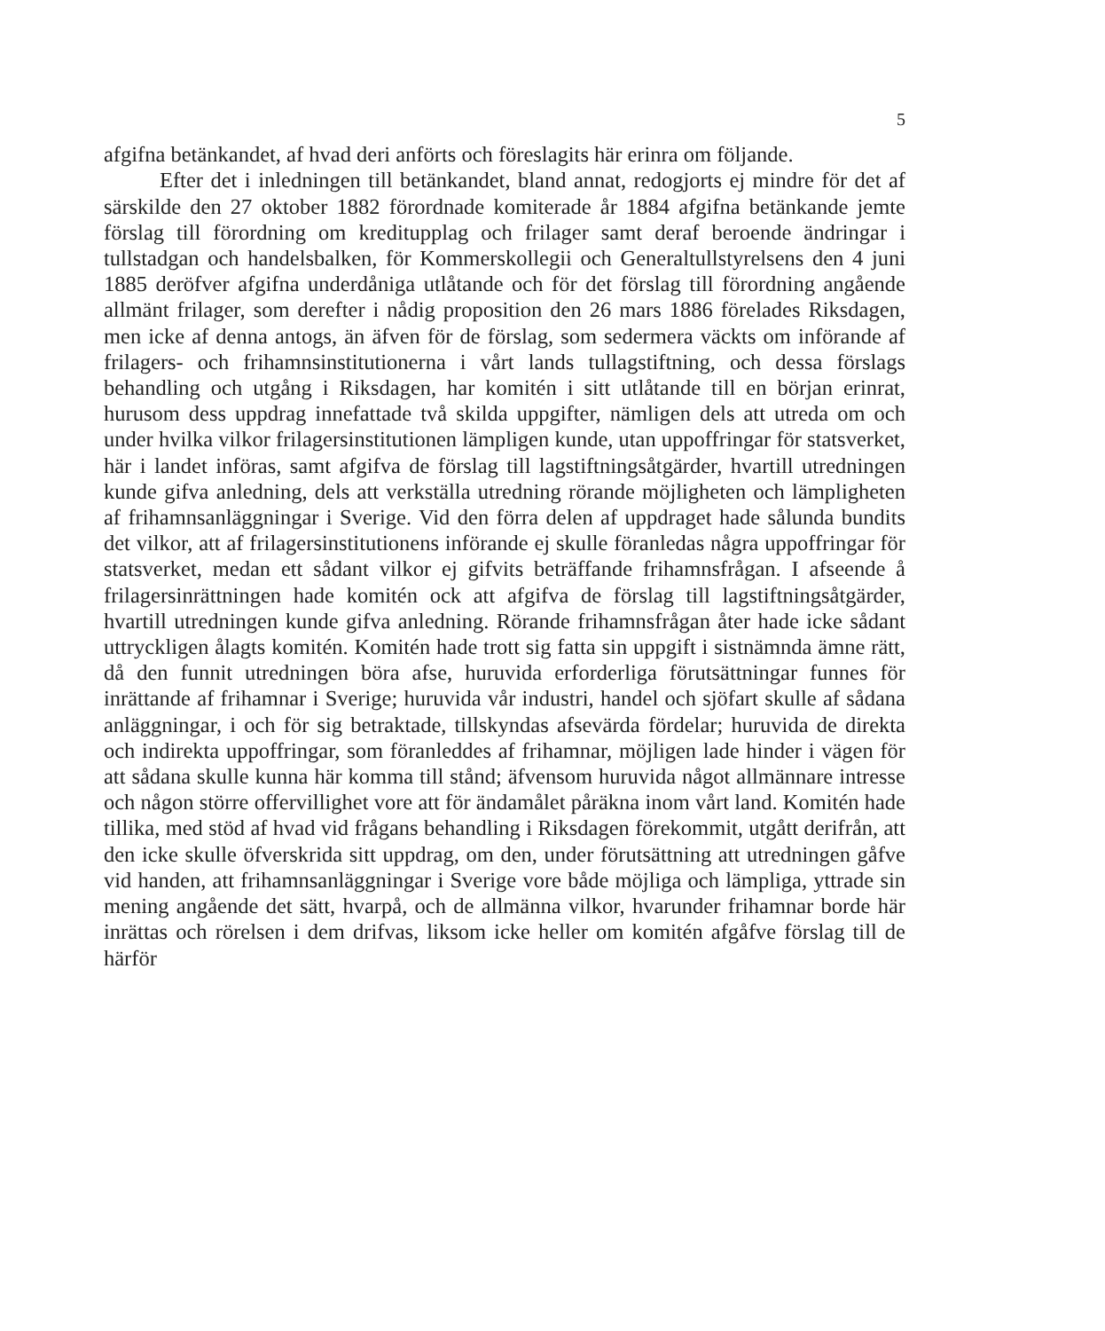5
afgifna betänkandet, af hvad deri anförts och föreslagits här erinra om följande.
Efter det i inledningen till betänkandet, bland annat, redogjorts ej mindre för det af särskilde den 27 oktober 1882 förordnade komiterade år 1884 afgifna betänkande jemte förslag till förordning om kreditupplag och frilager samt deraf beroende ändringar i tullstadgan och handelsbalken, för Kommerskollegii och Generaltullstyrelsens den 4 juni 1885 deröfver afgifna underdåniga utlåtande och för det förslag till förordning angående allmänt frilager, som derefter i nådig proposition den 26 mars 1886 förelades Riksdagen, men icke af denna antogs, än äfven för de förslag, som sedermera väckts om införande af frilagers- och frihamnsinstitutionerna i vårt lands tullagstiftning, och dessa förslags behandling och utgång i Riksdagen, har komitén i sitt utlåtande till en början erinrat, hurusom dess uppdrag innefattade två skilda uppgifter, nämligen dels att utreda om och under hvilka vilkor frilagersinstitutionen lämpligen kunde, utan uppoffringar för statsverket, här i landet införas, samt afgifva de förslag till lagstiftningsåtgärder, hvartill utredningen kunde gifva anledning, dels att verkställa utredning rörande möjligheten och lämpligheten af frihamnsanläggningar i Sverige. Vid den förra delen af uppdraget hade sålunda bundits det vilkor, att af frilagersinstitutionens införande ej skulle föranledas några uppoffringar för statsverket, medan ett sådant vilkor ej gifvits beträffande frihamnsfrågan. I afseende å frilagersinrättningen hade komitén ock att afgifva de förslag till lagstiftningsåtgärder, hvartill utredningen kunde gifva anledning. Rörande frihamnsfrågan åter hade icke sådant uttryckligen ålagts komitén. Komitén hade trott sig fatta sin uppgift i sistnämnda ämne rätt, då den funnit utredningen böra afse, huruvida erforderliga förutsättningar funnes för inrättande af frihamnar i Sverige; huruvida vår industri, handel och sjöfart skulle af sådana anläggningar, i och för sig betraktade, tillskyndas afsevärda fördelar; huruvida de direkta och indirekta uppoffringar, som föranleddes af frihamnar, möjligen lade hinder i vägen för att sådana skulle kunna här komma till stånd; äfvensom huruvida något allmännare intresse och någon större offervillighet vore att för ändamålet påräkna inom vårt land. Komitén hade tillika, med stöd af hvad vid frågans behandling i Riksdagen förekommit, utgått derifrån, att den icke skulle öfverskrida sitt uppdrag, om den, under förutsättning att utredningen gåfve vid handen, att frihamnsanläggningar i Sverige vore både möjliga och lämpliga, yttrade sin mening angående det sätt, hvarpå, och de allmänna vilkor, hvarunder frihamnar borde här inrättas och rörelsen i dem drifvas, liksom icke heller om komitén afgåfve förslag till de härför